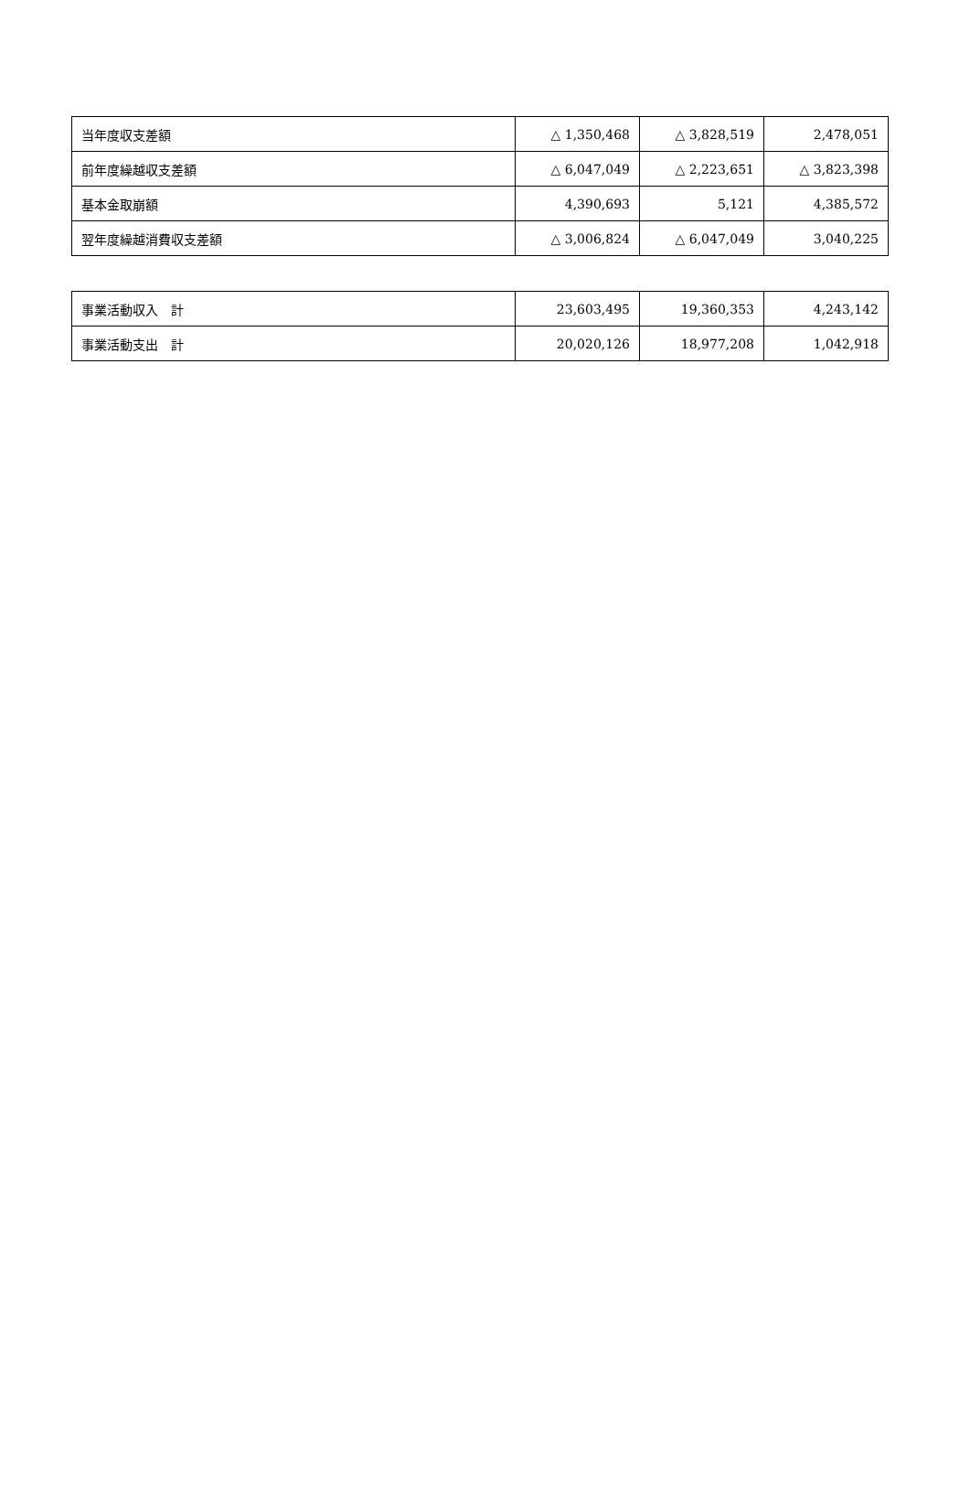| 当年度収支差額 | △ 1,350,468 | △ 3,828,519 | 2,478,051 |
| 前年度繰越収支差額 | △ 6,047,049 | △ 2,223,651 | △ 3,823,398 |
| 基本金取崩額 | 4,390,693 | 5,121 | 4,385,572 |
| 翌年度繰越消費収支差額 | △ 3,006,824 | △ 6,047,049 | 3,040,225 |
| 事業活動収入 計 | 23,603,495 | 19,360,353 | 4,243,142 |
| 事業活動支出 計 | 20,020,126 | 18,977,208 | 1,042,918 |